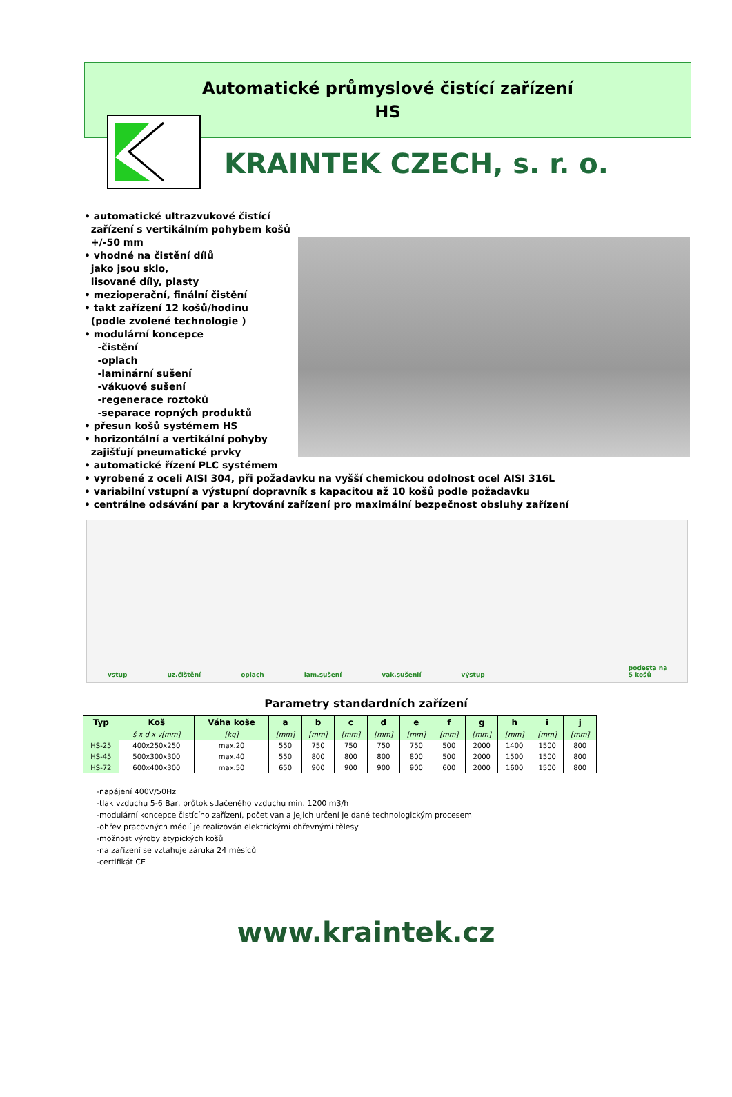Automatické průmyslové čistící zařízení
HS
KRAINTEK CZECH, s. r. o.
• automatické ultrazvukové čistící
zařízení s vertikálním pohybem košů
+/-50 mm
• vhodné na čistění dílů
jako jsou sklo,
lisované díly, plasty
• mezioperační, finální čistění
• takt zařízení 12 košů/hodinu
(podle zvolené technologie )
• modulární koncepce
-čistění
-oplach
-laminární sušení
-vákuové sušení
-regenerace roztoků
-separace ropných produktů
• přesun košů systémem HS
• horizontální a vertikální pohyby
zajišťují pneumatické prvky
• automatické řízení PLC systémem
• vyrobené z oceli AISI 304, při požadavku na vyšší chemickou odolnost ocel AISI 316L
• variabilní vstupní a výstupní dopravník s kapacitou až 10 košů podle požadavku
• centrálne odsávání par a krytování zařízení pro maximální bezpečnost obsluhy zařízení
vstup uz.čištění oplach lam.sušení vak.sušenií výstup podesta na 5 košů
Parametry standardních zařízení
| Typ | Koš | Váha koše | a | b | c | d | e | f | g | h | i | j |
| --- | --- | --- | --- | --- | --- | --- | --- | --- | --- | --- | --- | --- |
| | š x d x v[mm] | [kg] | [mm] | [mm] | [mm] | [mm] | [mm] | [mm] | [mm] | [mm] | [mm] | [mm] |
| HS-25 | 400x250x250 | max.20 | 550 | 750 | 750 | 750 | 750 | 500 | 2000 | 1400 | 1500 | 800 |
| HS-45 | 500x300x300 | max.40 | 550 | 800 | 800 | 800 | 800 | 500 | 2000 | 1500 | 1500 | 800 |
| HS-72 | 600x400x300 | max.50 | 650 | 900 | 900 | 900 | 900 | 600 | 2000 | 1600 | 1500 | 800 |
-napájení 400V/50Hz
-tlak vzduchu 5-6 Bar, průtok stlačeného vzduchu min. 1200 m3/h
-modulární koncepce čistícího zařízení, počet van a jejich určení je dané technologickým procesem
-ohřev pracovných médií je realizován elektrickými ohřevnými tělesy
-možnost výroby atypických košů
-na zařízení se vztahuje záruka 24 měsíců
-certifikát CE
www.kraintek.cz